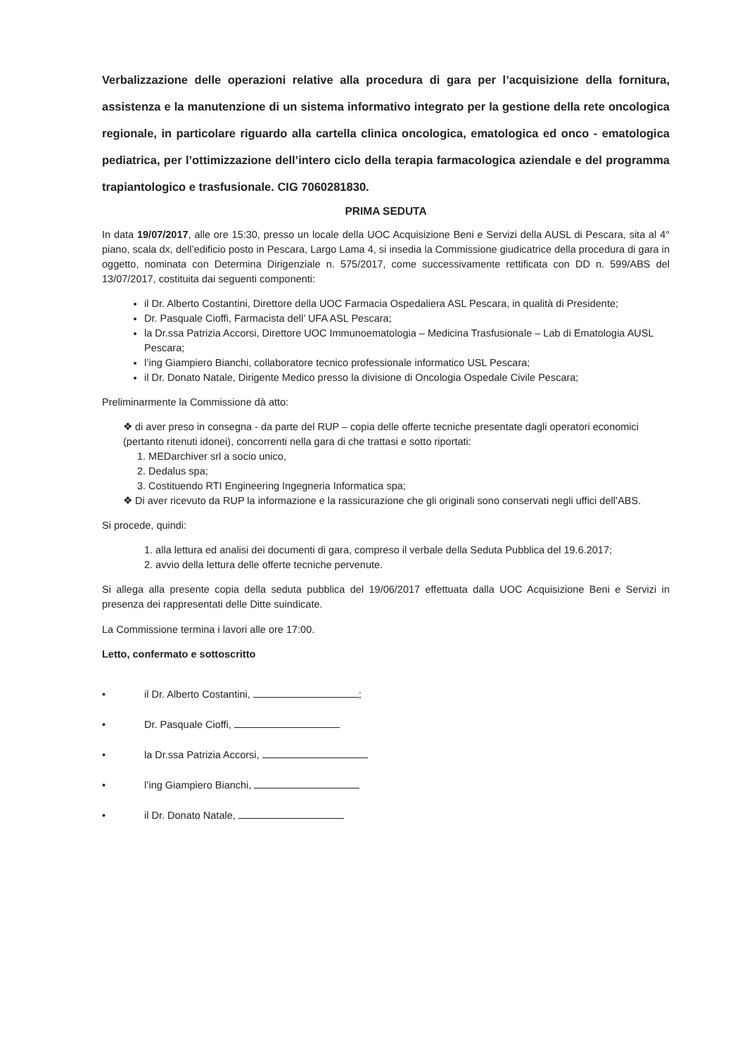Verbalizzazione delle operazioni relative alla procedura di gara per l’acquisizione della fornitura, assistenza e la manutenzione di un sistema informativo integrato per la gestione della rete oncologica regionale, in particolare riguardo alla cartella clinica oncologica, ematologica ed onco - ematologica pediatrica, per l’ottimizzazione dell’intero ciclo della terapia farmacologica aziendale e del programma trapiantologico e trasfusionale. CIG 7060281830.
PRIMA SEDUTA
In data 19/07/2017, alle ore 15:30, presso un locale della UOC Acquisizione Beni e Servizi della AUSL di Pescara, sita al 4° piano, scala dx, dell’edificio posto in Pescara, Largo Lama 4, si insedia la Commissione giudicatrice della procedura di gara in oggetto, nominata con Determina Dirigenziale n. 575/2017, come successivamente rettificata con DD n. 599/ABS del 13/07/2017, costituita dai seguenti componenti:
il Dr. Alberto Costantini, Direttore della UOC Farmacia Ospedaliera ASL Pescara, in qualità di Presidente;
Dr. Pasquale Cioffi, Farmacista dell’ UFA ASL Pescara;
la Dr.ssa Patrizia Accorsi, Direttore UOC Immunoematologia – Medicina Trasfusionale – Lab di Ematologia AUSL Pescara;
l’ing Giampiero Bianchi, collaboratore tecnico professionale informatico USL Pescara;
il Dr. Donato Natale, Dirigente Medico presso la divisione di Oncologia Ospedale Civile Pescara;
Preliminarmente la Commissione dà atto:
❖ di aver preso in consegna - da parte del RUP – copia delle offerte tecniche presentate dagli operatori economici (pertanto ritenuti idonei), concorrenti nella gara di che trattasi e sotto riportati:
1. MEDarchiver srl a socio unico,
2. Dedalus spa;
3. Costituendo RTI Engineering Ingegneria Informatica spa;
❖ Di aver ricevuto da RUP la informazione e la rassicurazione che gli originali sono conservati negli uffici dell’ABS.
Si procede, quindi:
1. alla lettura ed analisi dei documenti di gara, compreso il verbale della Seduta Pubblica del 19.6.2017;
2. avvio della lettura delle offerte tecniche pervenute.
Si allega alla presente copia della seduta pubblica del 19/06/2017 effettuata dalla UOC Acquisizione Beni e Servizi in presenza dei rappresentati delle Ditte suindicate.
La Commissione termina i lavori alle ore 17:00.
Letto, confermato e sottoscritto
• il Dr. Alberto Costantini, ;
• Dr. Pasquale Cioffi,
• la Dr.ssa Patrizia Accorsi,
• l’ing Giampiero Bianchi,
• il Dr. Donato Natale,